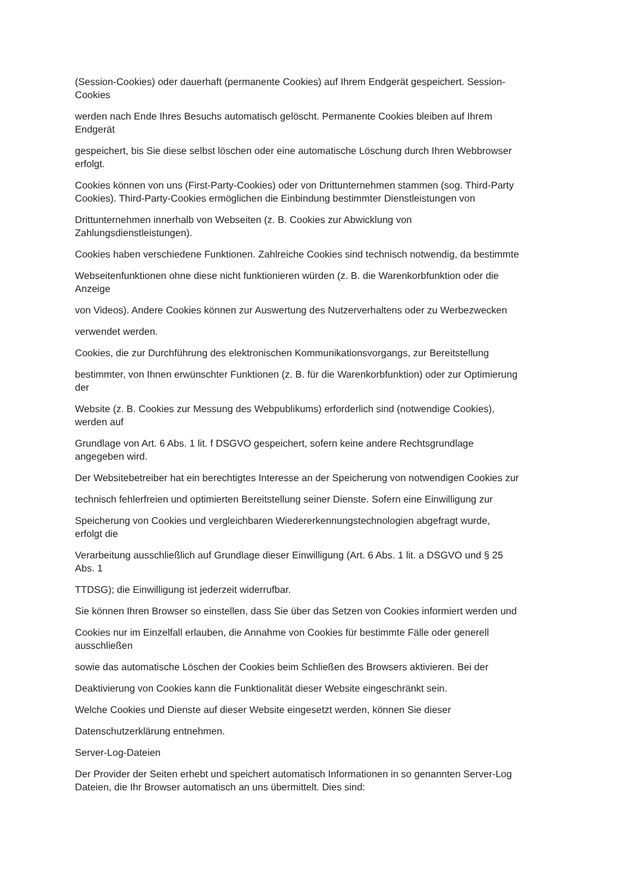(Session-Cookies) oder dauerhaft (permanente Cookies) auf Ihrem Endgerät gespeichert. Session-
Cookies
werden nach Ende Ihres Besuchs automatisch gelöscht. Permanente Cookies bleiben auf Ihrem
Endgerät
gespeichert, bis Sie diese selbst löschen oder eine automatische Löschung durch Ihren Webbrowser
erfolgt.
Cookies können von uns (First-Party-Cookies) oder von Drittunternehmen stammen (sog. Third-Party
Cookies). Third-Party-Cookies ermöglichen die Einbindung bestimmter Dienstleistungen von
Drittunternehmen innerhalb von Webseiten (z. B. Cookies zur Abwicklung von
Zahlungsdienstleistungen).
Cookies haben verschiedene Funktionen. Zahlreiche Cookies sind technisch notwendig, da bestimmte
Webseitenfunktionen ohne diese nicht funktionieren würden (z. B. die Warenkorbfunktion oder die
Anzeige
von Videos). Andere Cookies können zur Auswertung des Nutzerverhaltens oder zu Werbezwecken
verwendet werden.
Cookies, die zur Durchführung des elektronischen Kommunikationsvorgangs, zur Bereitstellung
bestimmter, von Ihnen erwünschter Funktionen (z. B. für die Warenkorbfunktion) oder zur Optimierung
der
Website (z. B. Cookies zur Messung des Webpublikums) erforderlich sind (notwendige Cookies),
werden auf
Grundlage von Art. 6 Abs. 1 lit. f DSGVO gespeichert, sofern keine andere Rechtsgrundlage
angegeben wird.
Der Websitebetreiber hat ein berechtigtes Interesse an der Speicherung von notwendigen Cookies zur
technisch fehlerfreien und optimierten Bereitstellung seiner Dienste. Sofern eine Einwilligung zur
Speicherung von Cookies und vergleichbaren Wiedererkennungstechnologien abgefragt wurde,
erfolgt die
Verarbeitung ausschließlich auf Grundlage dieser Einwilligung (Art. 6 Abs. 1 lit. a DSGVO und § 25
Abs. 1
TTDSG); die Einwilligung ist jederzeit widerrufbar.
Sie können Ihren Browser so einstellen, dass Sie über das Setzen von Cookies informiert werden und
Cookies nur im Einzelfall erlauben, die Annahme von Cookies für bestimmte Fälle oder generell
ausschließen
sowie das automatische Löschen der Cookies beim Schließen des Browsers aktivieren. Bei der
Deaktivierung von Cookies kann die Funktionalität dieser Website eingeschränkt sein.
Welche Cookies und Dienste auf dieser Website eingesetzt werden, können Sie dieser
Datenschutzerklärung entnehmen.
Server-Log-Dateien
Der Provider der Seiten erhebt und speichert automatisch Informationen in so genannten Server-Log
Dateien, die Ihr Browser automatisch an uns übermittelt. Dies sind: